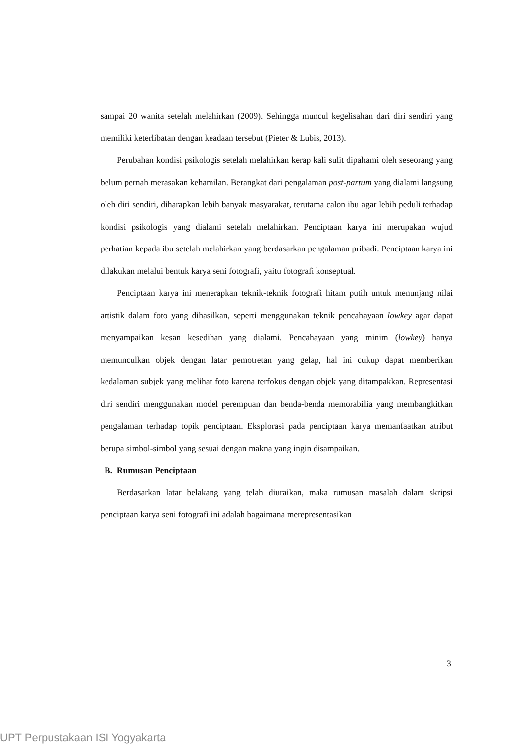sampai 20 wanita setelah melahirkan (2009). Sehingga muncul kegelisahan dari diri sendiri yang memiliki keterlibatan dengan keadaan tersebut (Pieter & Lubis, 2013).
Perubahan kondisi psikologis setelah melahirkan kerap kali sulit dipahami oleh seseorang yang belum pernah merasakan kehamilan. Berangkat dari pengalaman post-partum yang dialami langsung oleh diri sendiri, diharapkan lebih banyak masyarakat, terutama calon ibu agar lebih peduli terhadap kondisi psikologis yang dialami setelah melahirkan. Penciptaan karya ini merupakan wujud perhatian kepada ibu setelah melahirkan yang berdasarkan pengalaman pribadi. Penciptaan karya ini dilakukan melalui bentuk karya seni fotografi, yaitu fotografi konseptual.
Penciptaan karya ini menerapkan teknik-teknik fotografi hitam putih untuk menunjang nilai artistik dalam foto yang dihasilkan, seperti menggunakan teknik pencahayaan lowkey agar dapat menyampaikan kesan kesedihan yang dialami. Pencahayaan yang minim (lowkey) hanya memunculkan objek dengan latar pemotretan yang gelap, hal ini cukup dapat memberikan kedalaman subjek yang melihat foto karena terfokus dengan objek yang ditampakkan. Representasi diri sendiri menggunakan model perempuan dan benda-benda memorabilia yang membangkitkan pengalaman terhadap topik penciptaan. Eksplorasi pada penciptaan karya memanfaatkan atribut berupa simbol-simbol yang sesuai dengan makna yang ingin disampaikan.
B. Rumusan Penciptaan
Berdasarkan latar belakang yang telah diuraikan, maka rumusan masalah dalam skripsi penciptaan karya seni fotografi ini adalah bagaimana merepresentasikan
3
UPT Perpustakaan ISI Yogyakarta